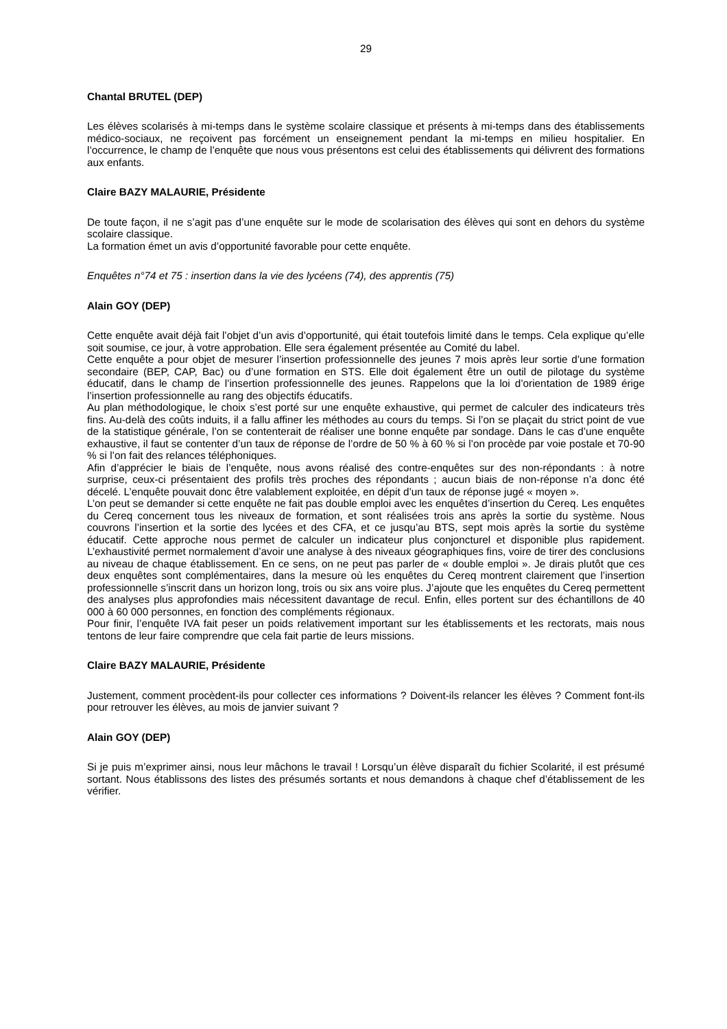29
Chantal BRUTEL (DEP)
Les élèves scolarisés à mi-temps dans le système scolaire classique et présents à mi-temps dans des établissements médico-sociaux, ne reçoivent pas forcément un enseignement pendant la mi-temps en milieu hospitalier. En l’occurrence, le champ de l’enquête que nous vous présentons est celui des établissements qui délivrent des formations aux enfants.
Claire BAZY MALAURIE, Présidente
De toute façon, il ne s’agit pas d’une enquête sur le mode de scolarisation des élèves qui sont en dehors du système scolaire classique.
La formation émet un avis d’opportunité favorable pour cette enquête.
Enquêtes n°74 et 75 : insertion dans la vie des lycéens (74), des apprentis (75)
Alain GOY (DEP)
Cette enquête avait déjà fait l’objet d’un avis d’opportunité, qui était toutefois limité dans le temps. Cela explique qu’elle soit soumise, ce jour, à votre approbation. Elle sera également présentée au Comité du label.
Cette enquête a pour objet de mesurer l’insertion professionnelle des jeunes 7 mois après leur sortie d’une formation secondaire (BEP, CAP, Bac) ou d’une formation en STS. Elle doit également être un outil de pilotage du système éducatif, dans le champ de l’insertion professionnelle des jeunes. Rappelons que la loi d’orientation de 1989 érige l’insertion professionnelle au rang des objectifs éducatifs.
Au plan méthodologique, le choix s’est porté sur une enquête exhaustive, qui permet de calculer des indicateurs très fins. Au-delà des coûts induits, il a fallu affiner les méthodes au cours du temps. Si l’on se plaçait du strict point de vue de la statistique générale, l’on se contenterait de réaliser une bonne enquête par sondage. Dans le cas d’une enquête exhaustive, il faut se contenter d’un taux de réponse de l’ordre de 50 % à 60 % si l’on procède par voie postale et 70-90 % si l’on fait des relances téléphoniques.
Afin d’apprécier le biais de l’enquête, nous avons réalisé des contre-enquêtes sur des non-répondants : à notre surprise, ceux-ci présentaient des profils très proches des répondants ; aucun biais de non-réponse n’a donc été décelé. L’enquête pouvait donc être valablement exploitée, en dépit d’un taux de réponse jugé « moyen ».
L’on peut se demander si cette enquête ne fait pas double emploi avec les enquêtes d’insertion du Cereq. Les enquêtes du Cereq concernent tous les niveaux de formation, et sont réalisées trois ans après la sortie du système. Nous couvrons l’insertion et la sortie des lycées et des CFA, et ce jusqu’au BTS, sept mois après la sortie du système éducatif. Cette approche nous permet de calculer un indicateur plus conjoncturel et disponible plus rapidement. L’exhaustivité permet normalement d’avoir une analyse à des niveaux géographiques fins, voire de tirer des conclusions au niveau de chaque établissement. En ce sens, on ne peut pas parler de « double emploi ». Je dirais plutôt que ces deux enquêtes sont complémentaires, dans la mesure où les enquêtes du Cereq montrent clairement que l’insertion professionnelle s’inscrit dans un horizon long, trois ou six ans voire plus. J’ajoute que les enquêtes du Cereq permettent des analyses plus approfondies mais nécessitent davantage de recul. Enfin, elles portent sur des échantillons de 40 000 à 60 000 personnes, en fonction des compléments régionaux.
Pour finir, l’enquête IVA fait peser un poids relativement important sur les établissements et les rectorats, mais nous tentons de leur faire comprendre que cela fait partie de leurs missions.
Claire BAZY MALAURIE, Présidente
Justement, comment procèdent-ils pour collecter ces informations ? Doivent-ils relancer les élèves ? Comment font-ils pour retrouver les élèves, au mois de janvier suivant ?
Alain GOY (DEP)
Si je puis m’exprimer ainsi, nous leur mâchons le travail ! Lorsqu’un élève disparaît du fichier Scolarité, il est présumé sortant. Nous établissons des listes des présumés sortants et nous demandons à chaque chef d’établissement de les vérifier.